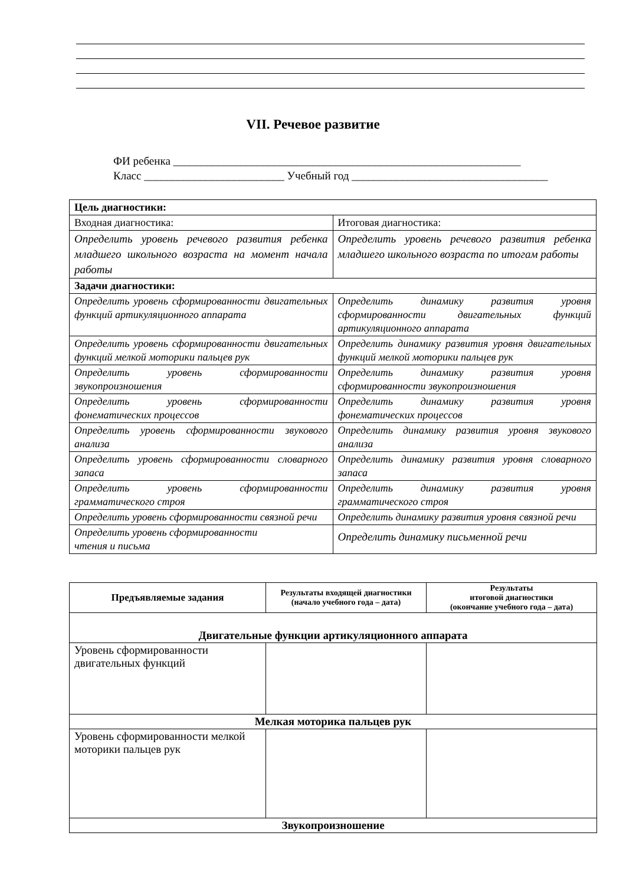VII. Речевое развитие
ФИ ребенка ______________________________________________________________
Класс _________________________ Учебный год ___________________________________
| Цель диагностики: | |
| Входная диагностика: | Итоговая диагностика: |
| Определить уровень речевого развития ребенка младшего школьного возраста на момент начала работы | Определить уровень речевого развития ребенка младшего школьного возраста по итогам работы |
| Задачи диагностики: | |
| Определить уровень сформированности двигательных функций артикуляционного аппарата | Определить динамику развития уровня сформированности двигательных функций артикуляционного аппарата |
| Определить уровень сформированности двигательных функций мелкой моторики пальцев рук | Определить динамику развития уровня двигательных функций мелкой моторики пальцев рук |
| Определить уровень сформированности звукопроизношения | Определить динамику развития уровня сформированности звукопроизношения |
| Определить уровень сформированности фонематических процессов | Определить динамику развития уровня фонематических процессов |
| Определить уровень сформированности звукового анализа | Определить динамику развития уровня звукового анализа |
| Определить уровень сформированности словарного запаса | Определить динамику развития уровня словарного запаса |
| Определить уровень сформированности грамматического строя | Определить динамику развития уровня грамматического строя |
| Определить уровень сформированности связной речи | Определить динамику развития уровня связной речи |
| Определить уровень сформированности чтения и письма | Определить динамику письменной речи |
| Предъявляемые задания | Результаты входящей диагностики (начало учебного года – дата) | Результаты итоговой диагностики (окончание учебного года – дата) |
| --- | --- | --- |
| Двигательные функции артикуляционного аппарата | | |
| Уровень сформированности двигательных функций | | |
| Мелкая моторика пальцев рук | | |
| Уровень сформированности мелкой моторики пальцев рук | | |
| Звукопроизношение | | |